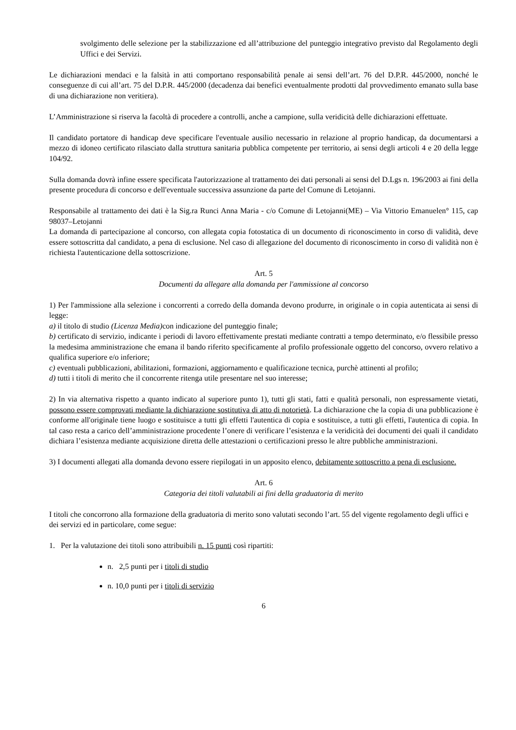svolgimento delle selezione per la stabilizzazione ed all’attribuzione del punteggio integrativo previsto dal Regolamento degli Uffici e dei Servizi.
Le dichiarazioni mendaci e la falsità in atti comportano responsabilità penale ai sensi dell’art. 76 del D.P.R. 445/2000, nonché le conseguenze di cui all’art. 75 del D.P.R. 445/2000 (decadenza dai benefici eventualmente prodotti dal provvedimento emanato sulla base di una dichiarazione non veritiera).
L’Amministrazione si riserva la facoltà di procedere a controlli, anche a campione, sulla veridicità delle dichiarazioni effettuate.
Il candidato portatore di handicap deve specificare l'eventuale ausilio necessario in relazione al proprio handicap, da documentarsi a mezzo di idoneo certificato rilasciato dalla struttura sanitaria pubblica competente per territorio, ai sensi degli articoli 4 e 20 della legge 104/92.
Sulla domanda dovrà infine essere specificata l'autorizzazione al trattamento dei dati personali ai sensi del D.Lgs n. 196/2003 ai fini della presente procedura di concorso e dell'eventuale successiva assunzione da parte del Comune di Letojanni.
Responsabile al trattamento dei dati è la Sig.ra Runci Anna Maria - c/o Comune di Letojanni(ME) – Via Vittorio Emanuelen° 115, cap 98037–Letojanni
La domanda di partecipazione al concorso, con allegata copia fotostatica di un documento di riconoscimento in corso di validità, deve essere sottoscritta dal candidato, a pena di esclusione. Nel caso di allegazione del documento di riconoscimento in corso di validità non è richiesta l'autenticazione della sottoscrizione.
Art. 5
Documenti da allegare alla domanda per l'ammissione al concorso
1) Per l'ammissione alla selezione i concorrenti a corredo della domanda devono produrre, in originale o in copia autenticata ai sensi di legge:
a) il titolo di studio (Licenza Media) con indicazione del punteggio finale;
b) certificato di servizio, indicante i periodi di lavoro effettivamente prestati mediante contratti a tempo determinato, e/o flessibile presso la medesima amministrazione che emana il bando riferito specificamente al profilo professionale oggetto del concorso, ovvero relativo a qualifica superiore e/o inferiore;
c) eventuali pubblicazioni, abilitazioni, formazioni, aggiornamento e qualificazione tecnica, purchè attinenti al profilo;
d) tutti i titoli di merito che il concorrente ritenga utile presentare nel suo interesse;
2) In via alternativa rispetto a quanto indicato al superiore punto 1), tutti gli stati, fatti e qualità personali, non espressamente vietati, possono essere comprovati mediante la dichiarazione sostitutiva di atto di notorietà. La dichiarazione che la copia di una pubblicazione è conforme all'originale tiene luogo e sostituisce a tutti gli effetti l'autentica di copia e sostituisce, a tutti gli effetti, l'autentica di copia. In tal caso resta a carico dell’amministrazione procedente l’onere di verificare l’esistenza e la veridicità dei documenti dei quali il candidato dichiara l’esistenza mediante acquisizione diretta delle attestazioni o certificazioni presso le altre pubbliche amministrazioni.
3) I documenti allegati alla domanda devono essere riepilogati in un apposito elenco, debitamente sottoscritto a pena di esclusione.
Art. 6
Categoria dei titoli valutabili ai fini della graduatoria di merito
I titoli che concorrono alla formazione della graduatoria di merito sono valutati secondo l’art. 55 del vigente regolamento degli uffici e dei servizi ed in particolare, come segue:
1. Per la valutazione dei titoli sono attribuibili n. 15 punti così ripartiti:
n. 2,5 punti per i titoli di studio
n. 10,0 punti per i titoli di servizio
6